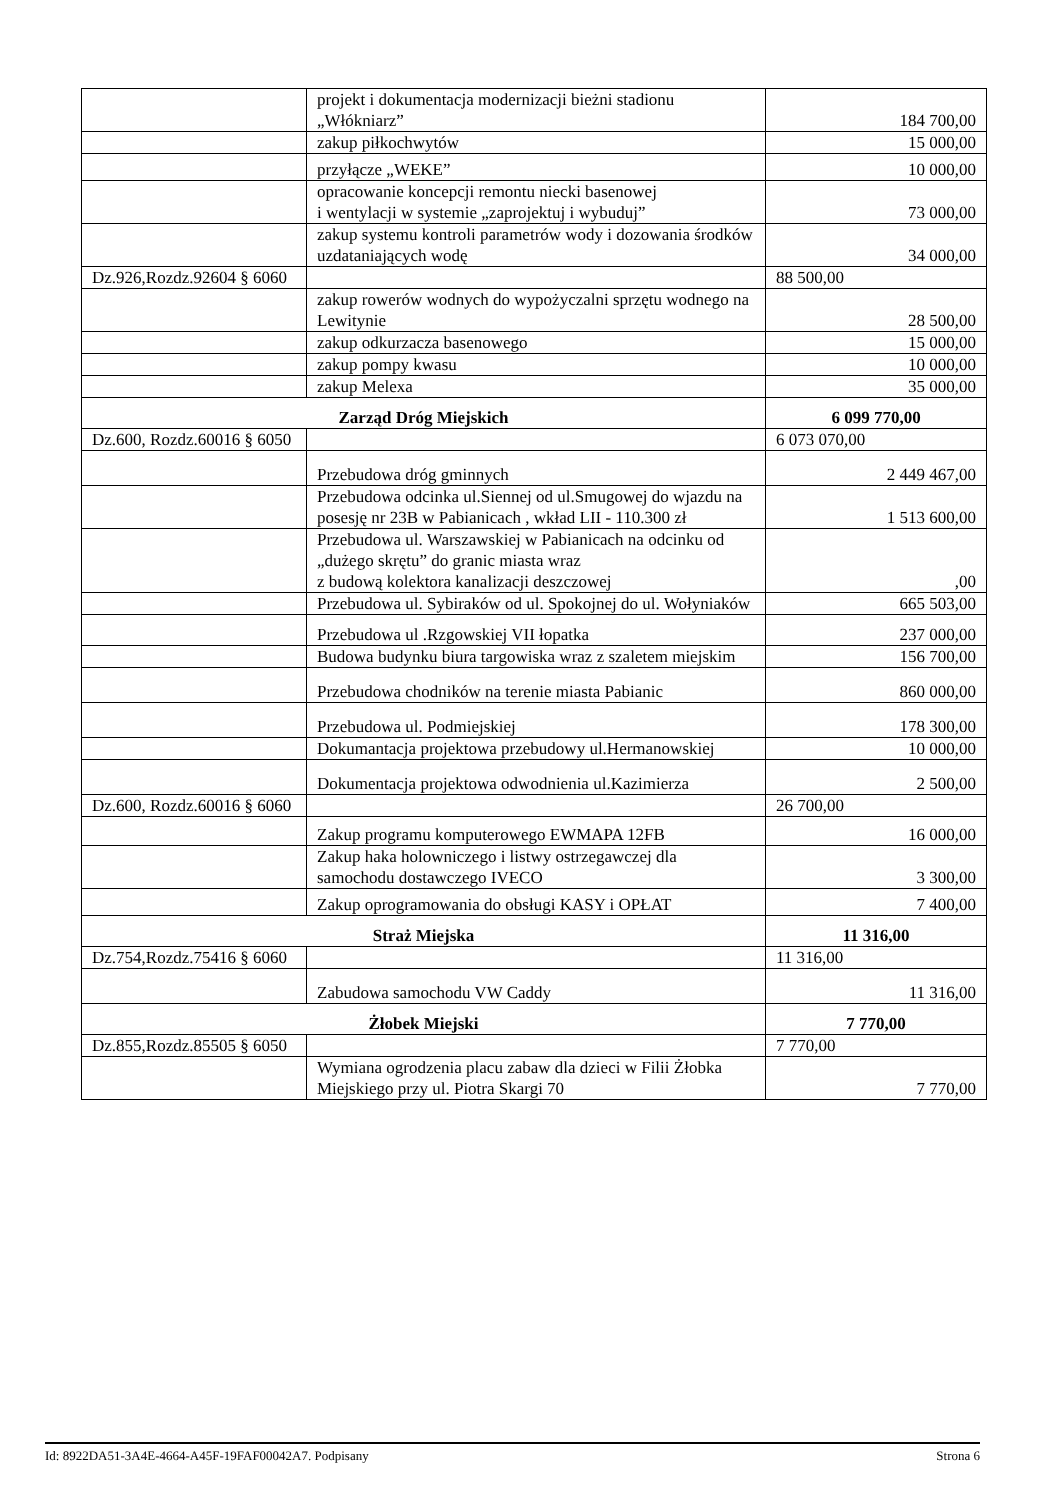| | projekt i dokumentacja modernizacji bieżni stadionu „Włókniarz” | 184 700,00 |
| | zakup piłkochwytów | 15 000,00 |
| | przyłącze „WEKE” | 10 000,00 |
| | opracowanie koncepcji remontu niecki basenowej i wentylacji w systemie „zaprojektuj i wybuduj” | 73 000,00 |
| | zakup systemu kontroli parametrów wody i dozowania środków uzdataniających wodę | 34 000,00 |
| Dz.926,Rozdz.92604 § 6060 | | 88 500,00 |
| | zakup rowerów wodnych do wypożyczalni sprzętu wodnego na Lewitynie | 28 500,00 |
| | zakup odkurzacza basenowego | 15 000,00 |
| | zakup pompy kwasu | 10 000,00 |
| | zakup Melexa | 35 000,00 |
| Zarząd Dróg Miejskich | | 6 099 770,00 |
| Dz.600, Rozdz.60016 § 6050 | | 6 073 070,00 |
| | Przebudowa dróg gminnych | 2 449 467,00 |
| | Przebudowa odcinka ul.Siennej od ul.Smugowej do wjazdu na posesję nr 23B w Pabianicach , wkład LII - 110.300 zł | 1 513 600,00 |
| | Przebudowa ul. Warszawskiej w Pabianicach na odcinku od „dużego skrętu” do granic miasta wraz z budową kolektora kanalizacji deszczowej | ,00 |
| | Przebudowa ul. Sybiraków od ul. Spokojnej do ul. Wołyniaków | 665 503,00 |
| | Przebudowa ul .Rzgowskiej VII łopatka | 237 000,00 |
| | Budowa budynku biura targowiska wraz z szaletem miejskim | 156 700,00 |
| | Przebudowa chodników na terenie miasta Pabianic | 860 000,00 |
| | Przebudowa ul. Podmiejskiej | 178 300,00 |
| | Dokumantacja projektowa przebudowy ul.Hermanowskiej | 10 000,00 |
| | Dokumentacja projektowa odwodnienia ul.Kazimierza | 2 500,00 |
| Dz.600, Rozdz.60016 § 6060 | | 26 700,00 |
| | Zakup programu komputerowego EWMAPA 12FB | 16 000,00 |
| | Zakup haka holowniczego i listwy ostrzegawczej dla samochodu dostawczego IVECO | 3 300,00 |
| | Zakup oprogramowania do obsługi KASY i OPŁAT | 7 400,00 |
| Straż Miejska | | 11 316,00 |
| Dz.754,Rozdz.75416 § 6060 | | 11 316,00 |
| | Zabudowa samochodu VW Caddy | 11 316,00 |
| Żłobek Miejski | | 7 770,00 |
| Dz.855,Rozdz.85505 § 6050 | | 7 770,00 |
| | Wymiana ogrodzenia placu zabaw dla dzieci w Filii Żłobka Miejskiego przy ul. Piotra Skargi 70 | 7 770,00 |
Id: 8922DA51-3A4E-4664-A45F-19FAF00042A7. Podpisany Strona 6